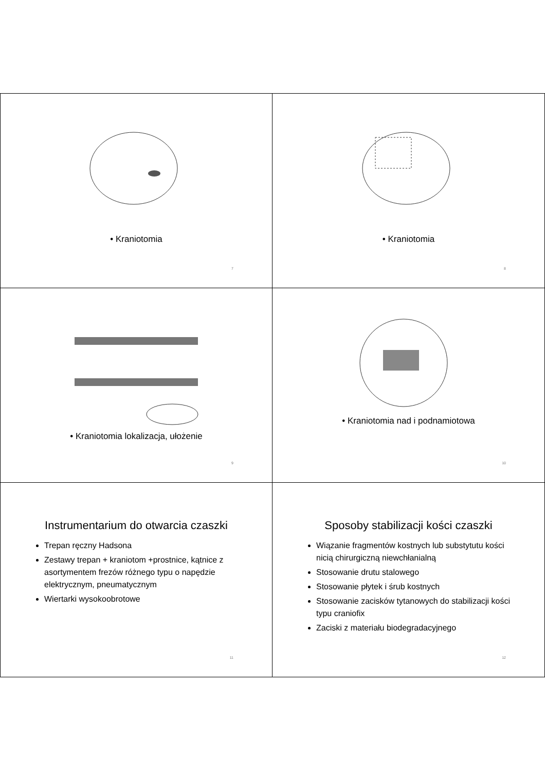• Kraniotomia
7
• Kraniotomia
8
• Kraniotomia lokalizacja, ułożenie
9
• Kraniotomia nad i podnamiotowa
10
Instrumentarium do otwarcia czaszki
Trepan ręczny Hadsona
Zestawy trepan + kraniotom +prostnice, kątnice z asortymentem frezów różnego typu o napędzie elektrycznym, pneumatycznym
Wiertarki wysokoobrotowe
11
Sposoby stabilizacji kości czaszki
Wiązanie fragmentów kostnych lub substytutu kości nicią chirurgiczną niewchłanialną
Stosowanie drutu stalowego
Stosowanie płytek i śrub kostnych
Stosowanie zacisków tytanowych do stabilizacji kości typu craniofix
Zaciski z materiału biodegradacyjnego
12